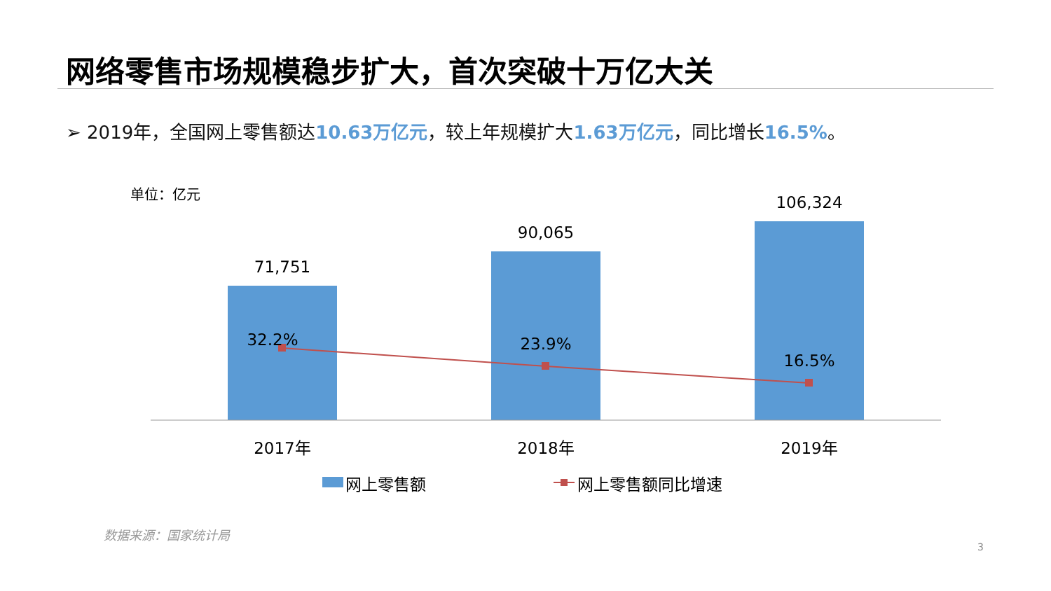网络零售市场规模稳步扩大，首次突破十万亿大关
➢ 2019年，全国网上零售额达10.63万亿元，较上年规模扩大1.63万亿元，同比增长16.5%。
单位：亿元
71,751
90,065
106,324
32.2%
23.9%
16.5%
2017年
2018年
2019年
网上零售额
网上零售额同比增速
数据来源：国家统计局
3